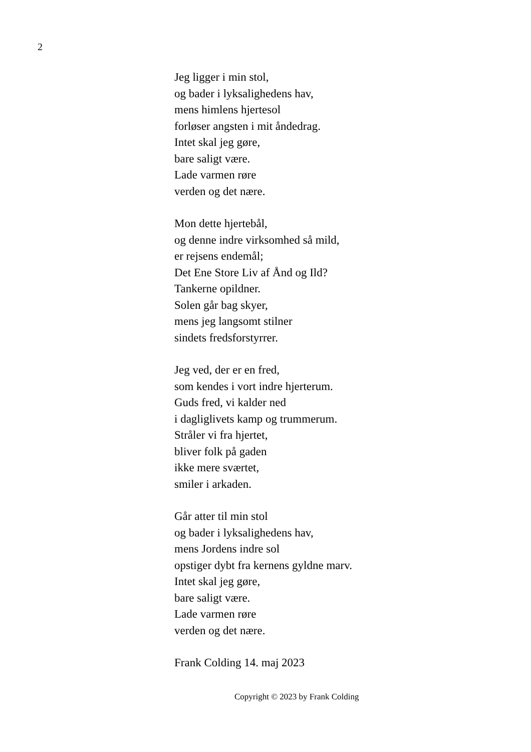2
Jeg ligger i min stol,
og bader i lyksalighedens hav,
mens himlens hjertesol
forløser angsten i mit åndedrag.
Intet skal jeg gøre,
bare saligt være.
Lade varmen røre
verden og det nære.
Mon dette hjertebål,
og denne indre virksomhed så mild,
er rejsens endemål;
Det Ene Store Liv af Ånd og Ild?
Tankerne opildner.
Solen går bag skyer,
mens jeg langsomt stilner
sindets fredsforstyrrer.
Jeg ved, der er en fred,
som kendes i vort indre hjerterum.
Guds fred, vi kalder ned
i dagliglivets kamp og trummerum.
Stråler vi fra hjertet,
bliver folk på gaden
ikke mere sværtet,
smiler i arkaden.
Går atter til min stol
og bader i lyksalighedens hav,
mens Jordens indre sol
opstiger dybt fra kernens gyldne marv.
Intet skal jeg gøre,
bare saligt være.
Lade varmen røre
verden og det nære.
Frank Colding 14. maj 2023
Copyright © 2023 by Frank Colding